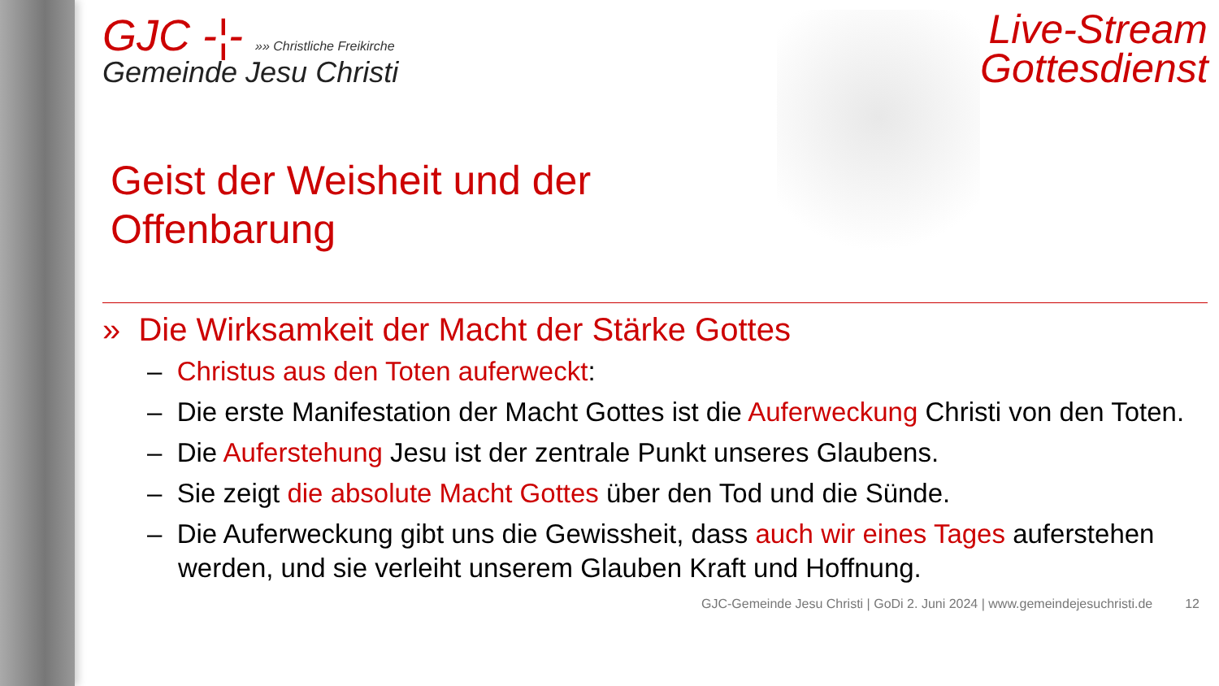GJC -¦- »» Christliche Freikirche
Gemeinde Jesu Christi
Live-Stream Gottesdienst
Geist der Weisheit und der
Offenbarung
» Die Wirksamkeit der Macht der Stärke Gottes
– Christus aus den Toten auferweckt:
– Die erste Manifestation der Macht Gottes ist die Auferweckung Christi von den Toten.
– Die Auferstehung Jesu ist der zentrale Punkt unseres Glaubens.
– Sie zeigt die absolute Macht Gottes über den Tod und die Sünde.
– Die Auferweckung gibt uns die Gewissheit, dass auch wir eines Tages auferstehen werden, und sie verleiht unserem Glauben Kraft und Hoffnung.
GJC-Gemeinde Jesu Christi | GoDi 2. Juni 2024 | www.gemeindejesuchristi.de 12